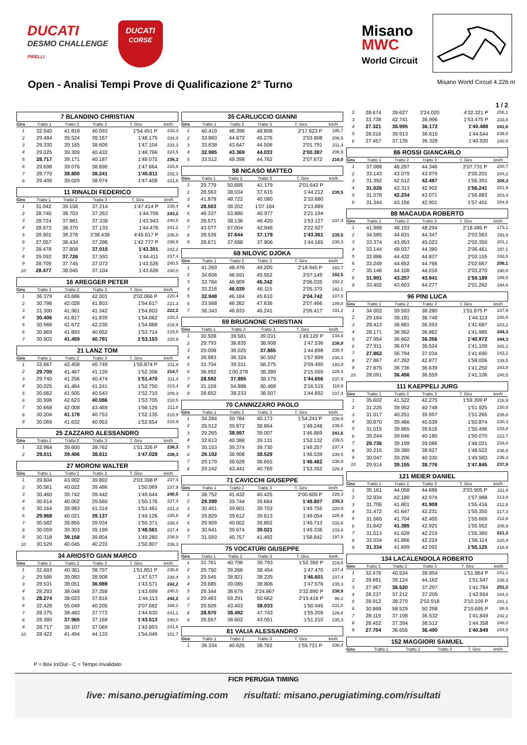DUCATI
DESMO CHALLENGE
PIRELLI
DUCATI
CORSE
Misano
MWC
World Circuit
Open - Analisi Tempi Prove di Qualificazione 2° Turno
Misano World Circuit 4.226 m
1 / 2
7 BLANDINO CHRISTIAN
| Giro | Tratto 1 | Tratto 2 | Tratto 3 | T. Giro | km/h |
| --- | --- | --- | --- | --- | --- |
| 1 | 32.540 | 41.818 | 40.093 | 1'54.451 P | 233,3 |
| 2 | 29.484 | 39.524 | 39.167 | 1'48.175 | 234,3 |
| 3 | 29.330 | 39.165 | 38.609 | 1'47.104 | 233,3 |
| 4 | 29.025 | 39.309 | 40.432 | 1'48.766 | 224,5 |
| 5 | 28.717 | 39.171 | 40.187 | 1'48.075 | 236,3 |
| 6 | 29.698 | 39.076 | 38.890 | 1'47.664 | 233,8 |
| 7 | 28.770 | 38.800 | 38.241 | 1'45.811 | 232,3 |
| 8 | 29.405 | 39.029 | 38.974 | 1'47.408 | 231,8 |
11 RINALDI FEDERICO
| Giro | Tratto 1 | Tratto 2 | Tratto 3 | T. Giro | km/h |
| --- | --- | --- | --- | --- | --- |
| 1 | 31.042 | 39.158 | 37.214 | 1'47.414 P | 238,4 |
| 2 | 28.740 | 38.703 | 37.263 | 1'44.706 | 243,2 |
| 3 | 28.724 | 37.881 | 37.338 | 1'43.943 | 240,5 |
| 4 | 28.973 | 38.370 | 37.133 | 1'44.476 | 241,1 |
| 5 | 28.901 | 38.278 | 3'38.438 | 4'45.617 P | 236,8 |
| 6 | 27.057 | 38.434 | 37.286 | 1'42.777 P | 238,9 |
| 7 | 28.478 | 37.808 | 37.015 | 1'43.301 | 242,2 |
| 8 | 29.092 | 37.726 | 37.593 | 1'44.411 | 237,4 |
| 9 | 28.709 | 37.745 | 37.072 | 1'43.526 | 240,5 |
| 10 | 28.477 | 38.045 | 37.104 | 1'43.626 | 240,0 |
16 AREGGER PETER
| Giro | Tratto 1 | Tratto 2 | Tratto 3 | T. Giro | km/h |
| --- | --- | --- | --- | --- | --- |
| 1 | 36.379 | 43.686 | 42.001 | 2'02.066 P | 220,4 |
| 2 | 30.786 | 42.028 | 41.803 | 1'54.617 | 221,3 |
| 3 | 31.300 | 41.961 | 41.342 | 1'54.603 | 222,2 |
| 4 | 30.406 | 41.817 | 41.839 | 1'54.062 | 220,4 |
| 5 | 30.966 | 41.672 | 42.230 | 1'54.868 | 216,9 |
| 6 | 30.869 | 41.893 | 40.952 | 1'53.714 | 219,5 |
| 7 | 30.903 | 41.459 | 40.791 | 1'53.153 | 220,9 |
21 LANZ TOM
| Giro | Tratto 1 | Tratto 2 | Tratto 3 | T. Giro | km/h |
| --- | --- | --- | --- | --- | --- |
| 1 | 32.667 | 42.458 | 40.749 | 1'55.874 P | 211,8 |
| 2 | 29.700 | 41.467 | 41.139 | 1'52.306 | 214,7 |
| 3 | 29.740 | 41.256 | 40.474 | 1'51.470 | 211,4 |
| 4 | 30.025 | 41.484 | 41.241 | 1'52.750 | 213,4 |
| 5 | 30.662 | 41.505 | 40.543 | 1'52.710 | 209,3 |
| 6 | 30.996 | 42.623 | 40.086 | 1'53.705 | 210,5 |
| 7 | 30.668 | 42.008 | 43.469 | 1'56.125 | 211,8 |
| 8 | 30.204 | 41.178 | 40.753 | 1'52.135 | 210,9 |
| 9 | 30.069 | 41.632 | 40.953 | 1'52.654 | 210,9 |
25 ZAZZARO ALESSANDRO
| Giro | Tratto 1 | Tratto 2 | Tratto 3 | T. Giro | km/h |
| --- | --- | --- | --- | --- | --- |
| 1 | 32.964 | 39.600 | 38.762 | 1'51.326 P | 236,3 |
| 2 | 29.011 | 39.406 | 38.611 | 1'47.028 | 236,3 |
27 MORONI WALTER
| Giro | Tratto 1 | Tratto 2 | Tratto 3 | T. Giro | km/h |
| --- | --- | --- | --- | --- | --- |
| 1 | 39.604 | 43.902 | 39.892 | 2'03.398 P | 237,4 |
| 2 | 30.561 | 40.022 | 39.486 | 1'50.069 | 237,9 |
| 3 | 30.460 | 39.742 | 39.442 | 1'49.644 | 240,5 |
| 4 | 30.614 | 40.002 | 39.560 | 1'50.176 | 237,4 |
| 5 | 30.164 | 39.983 | 41.314 | 1'51.461 | 231,3 |
| 6 | 29.968 | 40.021 | 39.137 | 1'49.126 | 235,8 |
| 7 | 30.582 | 39.855 | 39.934 | 1'50.371 | 238,4 |
| 8 | 30.059 | 39.303 | 39.199 | 1'48.561 | 237,4 |
| 9 | 30.318 | 39.158 | 39.804 | 1'49.280 | 238,9 |
| 10 | 30.529 | 40.045 | 40.233 | 1'50.807 | 236,3 |
34 ARIOSTO GIAN MARCO
| Giro | Tratto 1 | Tratto 2 | Tratto 3 | T. Giro | km/h |
| --- | --- | --- | --- | --- | --- |
| 1 | 32.693 | 40.361 | 38.797 | 1'51.851 P | 236,8 |
| 2 | 29.586 | 39.083 | 38.908 | 1'47.577 | 238,4 |
| 3 | 28.531 | 38.051 | 36.989 | 1'43.571 | 242,2 |
| 4 | 28.293 | 38.048 | 37.358 | 1'43.699 | 240,0 |
| 5 | 28.274 | 38.023 | 37.816 | 1'44.113 | 242,2 |
| 6 | 32.428 | 55.049 | 40.205 | 2'07.682 | 168,2 |
| 7 | 28.375 | 38.483 | 37.772 | 1'44.630 | 241,1 |
| 8 | 28.380 | 37.965 | 37.168 | 1'43.513 | 240,0 |
| 9 | 28.717 | 38.107 | 37.069 | 1'43.893 | 241,6 |
| 10 | 28.422 | 41.494 | 44.133 | 1'54.049 | 151,7 |
35 CARLUCCIO GIANNI
| Giro | Tratto 1 | Tratto 2 | Tratto 3 | T. Giro | km/h |
| --- | --- | --- | --- | --- | --- |
| 1 | 40.419 | 48.396 | 48.808 | 2'17.623 P | 195,7 |
| 2 | 33.860 | 44.672 | 45.276 | 2'03.808 | 206,5 |
| 3 | 33.638 | 43.647 | 44.506 | 2'01.791 | 211,4 |
| 4 | 32.985 | 43.369 | 44.033 | 2'00.387 | 206,9 |
| 5 | 33.512 | 49.398 | 44.762 | 2'07.672 | 216,0 |
58 NICASO MATTEO
| Giro | Tratto 1 | Tratto 2 | Tratto 3 | T. Giro | km/h |
| --- | --- | --- | --- | --- | --- |
| 1 | 29.779 | 50.685 | 41.179 | 2'01.643 P | |
| 2 | 28.563 | 38.034 | 37.615 | 1'44.212 | 239,5 |
| 3 | 41.878 | 48.722 | 40.080 | 2'10.680 | |
| 4 | 28.503 | 38.202 | 1'07.184 | 2'13.889 | |
| 5 | 46.337 | 53.880 | 40.977 | 2'21.194 | |
| 6 | 28.571 | 38.136 | 46.420 | 1'53.127 | 237,4 |
| 7 | 43.077 | 57.004 | 42.846 | 2'22.927 | |
| 8 | 28.539 | 37.644 | 37.178 | 1'43.361 | 239,5 |
| 9 | 28.671 | 37.688 | 37.806 | 1'44.165 | 236,3 |
68 NILOVIC DJOKA
| Giro | Tratto 1 | Tratto 2 | Tratto 3 | T. Giro | km/h |
| --- | --- | --- | --- | --- | --- |
| 1 | 41.269 | 48.476 | 49.200 | 2'18.945 P | 182,7 |
| 2 | 34.606 | 46.591 | 45.952 | 2'07.149 | 192,5 |
| 3 | 33.784 | 46.909 | 45.342 | 2'06.035 | 192,2 |
| 4 | 33.216 | 46.039 | 46.115 | 2'05.370 | 182,1 |
| 5 | 32.948 | 46.184 | 45.610 | 2'04.742 | 187,8 |
| 6 | 33.568 | 46.262 | 47.636 | 2'07.466 | 189,8 |
| 7 | 36.343 | 46.833 | 46.241 | 2'09.417 | 191,2 |
69 BRUGNONE CHRISTIAN
| Giro | Tratto 1 | Tratto 2 | Tratto 3 | T. Giro | km/h |
| --- | --- | --- | --- | --- | --- |
| 1 | 30.508 | 39.581 | 39.031 | 1'49.120 P | 234,8 |
| 2 | 29.793 | 38.835 | 38.908 | 1'47.536 | 238,9 |
| 3 | 29.008 | 38.025 | 37.865 | 1'44.898 | 238,4 |
| 4 | 28.983 | 38.324 | 50.592 | 1'57.899 | 234,3 |
| 5 | 31.704 | 39.511 | 58.275 | 2'09.490 | 193,9 |
| 6 | 36.992 | 1'00.278 | 38.289 | 2'15.559 | 226,4 |
| 7 | 28.592 | 37.885 | 38.179 | 1'44.656 | 237,9 |
| 8 | 31.159 | 54.888 | 50.468 | 2'16.515 | 118,9 |
| 9 | 28.652 | 38.233 | 38.007 | 1'44.892 | 237,4 |
70 CANNIZZARO PAOLO
| Giro | Tratto 1 | Tratto 2 | Tratto 3 | T. Giro | km/h |
| --- | --- | --- | --- | --- | --- |
| 1 | 34.284 | 39.784 | 40.173 | 1'54.241 P | 238,9 |
| 2 | 29.512 | 39.872 | 38.864 | 1'48.248 | 239,5 |
| 3 | 29.265 | 38.597 | 39.007 | 1'46.869 | 241,6 |
| 4 | 32.613 | 40.388 | 39.131 | 1'52.132 | 239,5 |
| 5 | 30.153 | 39.374 | 39.730 | 1'49.257 | 237,4 |
| 6 | 29.102 | 38.908 | 38.529 | 1'46.539 | 239,5 |
| 7 | 29.179 | 38.628 | 38.655 | 1'46.462 | 238,9 |
| 8 | 29.142 | 43.441 | 40.769 | 1'53.352 | 226,4 |
71 CAVICCHI GIUSEPPE
| Giro | Tratto 1 | Tratto 2 | Tratto 3 | T. Giro | km/h |
| --- | --- | --- | --- | --- | --- |
| 1 | 38.752 | 41.432 | 40.425 | 2'00.609 P | 228,3 |
| 2 | 29.399 | 39.744 | 39.664 | 1'48.807 | 235,3 |
| 3 | 30.451 | 39.601 | 39.703 | 1'49.755 | 220,9 |
| 4 | 29.829 | 39.612 | 39.613 | 1'49.054 | 226,9 |
| 5 | 29.909 | 40.002 | 39.802 | 1'49.713 | 233,8 |
| 6 | 30.641 | 39.674 | 39.021 | 1'49.336 | 233,8 |
| 7 | 31.593 | 45.757 | 41.492 | 1'58.842 | 197,8 |
75 VOCATURI GIUSEPPE
| Giro | Tratto 1 | Tratto 2 | Tratto 3 | T. Giro | km/h |
| --- | --- | --- | --- | --- | --- |
| 1 | 31.761 | 40.796 | 39.793 | 1'52.350 P | 219,5 |
| 2 | 29.750 | 39.266 | 38.454 | 1'47.470 | 237,4 |
| 3 | 29.545 | 38.821 | 38.235 | 1'46.601 | 237,4 |
| 4 | 29.685 | 39.085 | 38.806 | 1'47.576 | 235,3 |
| 5 | 29.344 | 38.679 | 2'24.867 | 3'32.890 P | 238,9 |
| 6 | 29.463 | 59.291 | 50.662 | 2'19.416 P | 96,2 |
| 7 | 29.509 | 43.403 | 38.033 | 1'50.945 | 231,8 |
| 8 | 28.970 | 38.492 | 47.743 | 1'55.205 | 228,8 |
| 9 | 29.557 | 38.602 | 43.051 | 1'51.210 | 235,3 |
81 VALIA ALESSANDRO
| Giro | Tratto 1 | Tratto 2 | Tratto 3 | T. Giro | km/h |
| --- | --- | --- | --- | --- | --- |
| 1 | 36.334 | 40.625 | 38.762 | 1'55.721 P | 238,4 |
| 2 | 28.674 | 39.627 | 3'24.020 | 4'32.321 P | 208,1 |
| 3 | 33.738 | 42.741 | 36.996 | 1'53.475 P | 233,8 |
| 4 | 27.321 | 36.995 | 36.172 | 1'40.488 | 241,6 |
| 5 | 28.016 | 39.913 | 36.615 | 1'44.544 | 239,5 |
| 6 | 27.457 | 37.135 | 36.328 | 1'40.920 | 240,5 |
86 ROSSI GIANCARLO
| Giro | Tratto 1 | Tratto 2 | Tratto 3 | T. Giro | km/h |
| --- | --- | --- | --- | --- | --- |
| 1 | 37.088 | 46.297 | 44.346 | 2'07.731 P | 200,7 |
| 2 | 33.143 | 43.079 | 43.979 | 2'00.201 | 204,2 |
| 3 | 31.392 | 42.512 | 42.487 | 1'56.391 | 209,3 |
| 4 | 31.026 | 42.313 | 42.902 | 1'56.241 | 201,9 |
| 5 | 31.578 | 42.234 | 43.071 | 1'56.883 | 203,4 |
| 6 | 31.344 | 43.156 | 42.901 | 1'57.401 | 204,9 |
88 MACAUDA ROBERTO
| Giro | Tratto 1 | Tratto 2 | Tratto 3 | T. Giro | km/h |
| --- | --- | --- | --- | --- | --- |
| 1 | 41.998 | 48.193 | 48.294 | 2'18.485 P | 173,1 |
| 2 | 34.585 | 44.631 | 44.347 | 2'03.563 | 193,9 |
| 3 | 33.374 | 43.953 | 45.023 | 2'02.350 | 201,1 |
| 4 | 33.144 | 48.937 | 44.380 | 2'06.461 | 197,1 |
| 5 | 32.886 | 44.432 | 44.837 | 2'02.155 | 193,5 |
| 6 | 33.249 | 44.652 | 44.766 | 2'02.667 | 206,1 |
| 7 | 35.146 | 44.108 | 44.016 | 2'03.270 | 190,8 |
| 8 | 31.991 | 43.257 | 43.941 | 1'59.189 | 189,5 |
| 9 | 33.402 | 43.603 | 44.277 | 2'01.282 | 194,6 |
96 PINI LUCA
| Giro | Tratto 1 | Tratto 2 | Tratto 3 | T. Giro | km/h |
| --- | --- | --- | --- | --- | --- |
| 1 | 34.002 | 39.593 | 38.280 | 1'51.875 P | 237,9 |
| 2 | 29.184 | 38.181 | 36.748 | 1'44.113 | 240,5 |
| 3 | 28.413 | 36.681 | 36.593 | 1'41.687 | 243,2 |
| 4 | 28.171 | 36.952 | 36.862 | 1'41.985 | 244,3 |
| 5 | 27.954 | 36.662 | 36.356 | 1'40.972 | 244,3 |
| 6 | 27.911 | 36.674 | 36.524 | 1'41.109 | 242,2 |
| 7 | 27.862 | 36.794 | 37.034 | 1'41.690 | 243,2 |
| 8 | 27.867 | 47.262 | 42.877 | 1'58.006 | 139,5 |
| 9 | 27.875 | 36.736 | 36.639 | 1'41.250 | 243,8 |
| 10 | 28.091 | 36.456 | 36.559 | 1'41.106 | 240,5 |
111 KAEPPELI JURG
| Giro | Tratto 1 | Tratto 2 | Tratto 3 | T. Giro | km/h |
| --- | --- | --- | --- | --- | --- |
| 1 | 35.602 | 41.522 | 42.275 | 1'59.399 P | 216,9 |
| 2 | 31.225 | 39.952 | 40.748 | 1'51.925 | 230,8 |
| 3 | 31.017 | 40.251 | 39.997 | 1'51.265 | 235,8 |
| 4 | 30.870 | 39.466 | 40.538 | 1'50.874 | 230,3 |
| 5 | 31.015 | 39.865 | 39.616 | 1'50.496 | 233,8 |
| 6 | 30.244 | 39.646 | 40.180 | 1'50.070 | 222,7 |
| 7 | 29.736 | 39.199 | 39.086 | 1'48.021 | 234,8 |
| 8 | 30.215 | 39.380 | 38.927 | 1'48.522 | 236,8 |
| 9 | 30.047 | 39.206 | 40.330 | 1'49.583 | 236,3 |
| 10 | 29.914 | 39.155 | 38.776 | 1'47.845 | 237,9 |
121 MEIER DANIEL
| Giro | Tratto 1 | Tratto 2 | Tratto 3 | T. Giro | km/h |
| --- | --- | --- | --- | --- | --- |
| 1 | 35.161 | 44.058 | 44.686 | 2'03.905 P | 211,8 |
| 2 | 32.834 | 42.180 | 42.974 | 1'57.988 | 213,9 |
| 3 | 31.706 | 41.801 | 41.909 | 1'55.416 | 212,6 |
| 4 | 31.472 | 41.647 | 42.231 | 1'55.350 | 217,3 |
| 5 | 31.560 | 41.704 | 42.405 | 1'55.669 | 212,6 |
| 6 | 31.642 | 41.385 | 42.925 | 1'55.952 | 206,9 |
| 7 | 31.513 | 41.628 | 42.219 | 1'55.360 | 221,3 |
| 8 | 32.034 | 41.856 | 42.224 | 1'56.114 | 220,9 |
| 9 | 31.334 | 41.699 | 42.092 | 1'55.125 | 216,9 |
134 LACALENDOLA ROBERTO
| Giro | Tratto 1 | Tratto 2 | Tratto 3 | T. Giro | km/h |
| --- | --- | --- | --- | --- | --- |
| 1 | 32.476 | 40.534 | 38.854 | 1'51.864 P | 241,1 |
| 2 | 28.661 | 39.124 | 44.162 | 1'51.947 | 236,3 |
| 3 | 27.967 | 36.520 | 37.297 | 1'41.784 | 251,2 |
| 4 | 28.237 | 37.212 | 37.205 | 1'42.654 | 244,3 |
| 5 | 28.912 | 38.279 | 2'02.918 | 3'10.109 P | 241,1 |
| 6 | 30.868 | 58.529 | 50.298 | 2'19.695 P | 88,6 |
| 7 | 28.119 | 37.198 | 36.532 | 1'41.849 | 242,2 |
| 8 | 28.452 | 37.394 | 38.512 | 1'44.358 | 246,0 |
| 9 | 27.704 | 36.655 | 36.490 | 1'40.849 | 244,9 |
152 MAGGIORI SAMUEL
| Giro | Tratto 1 | Tratto 2 | Tratto 3 | T. Giro | km/h |
| --- | --- | --- | --- | --- | --- |
P = Box In/Out - C = Tempo Invalidato
FICR PERUGIA TIMING
live: misano.perugiatiming.com risultati: misano.perugiatiming.com/risultati